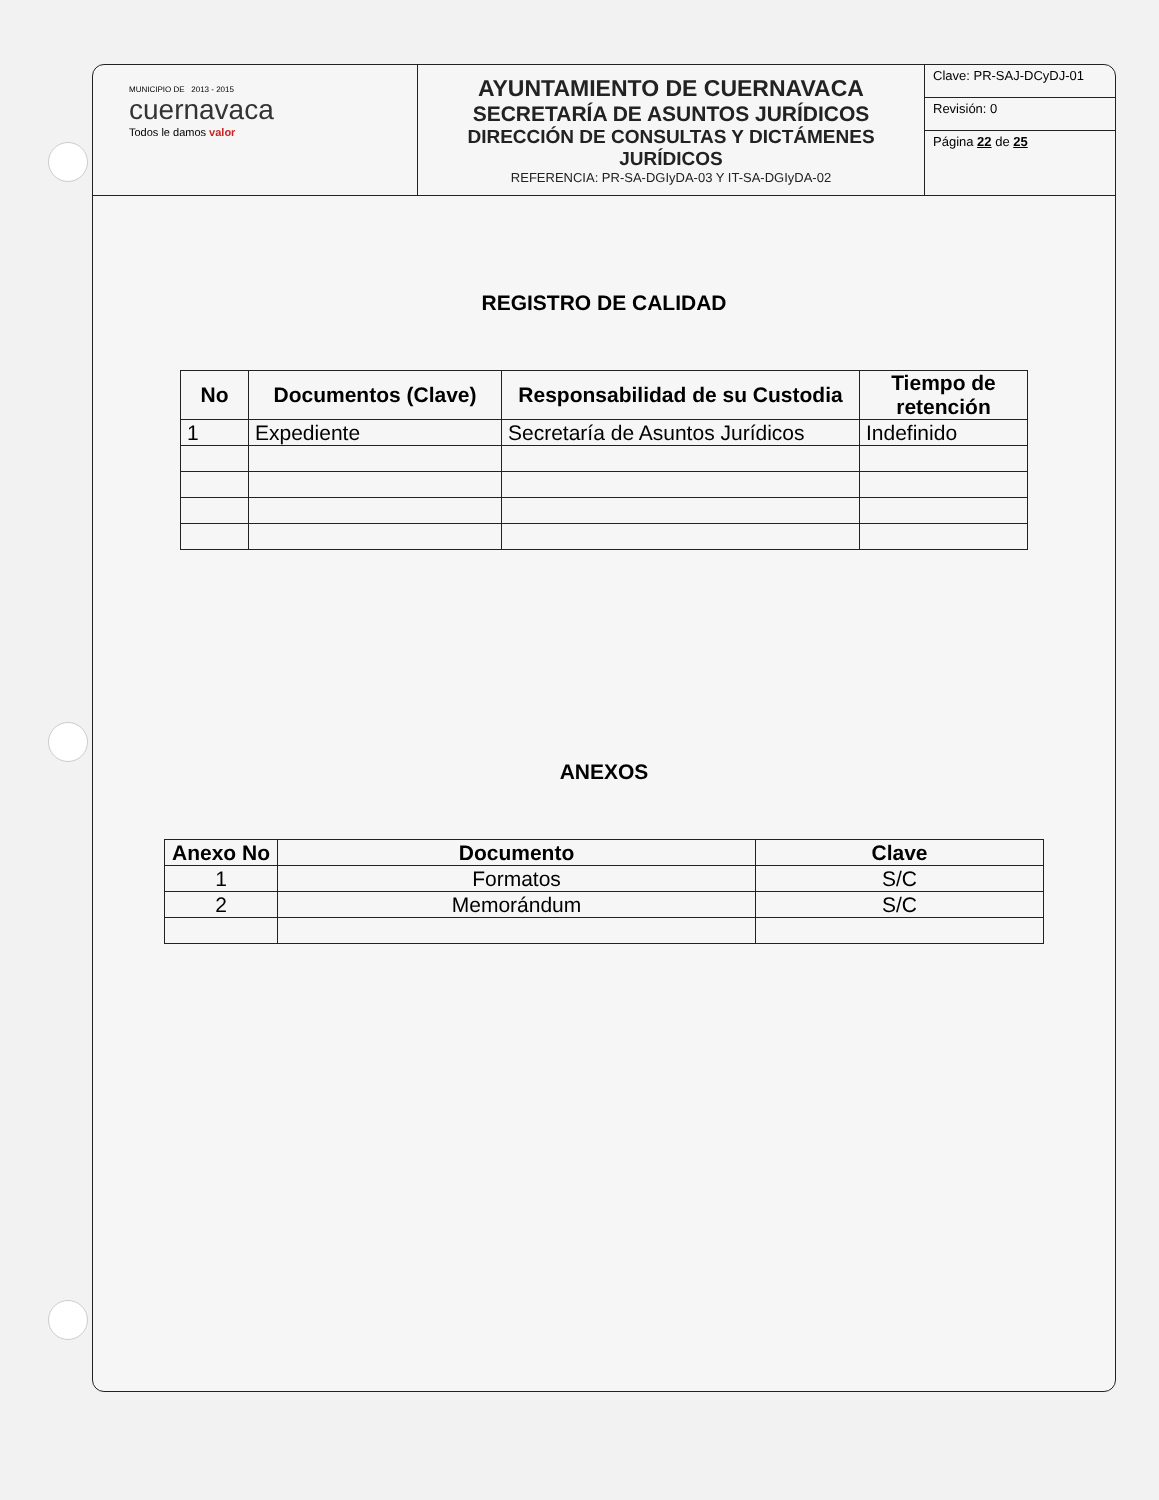MUNICIPIO DE 2013 - 2015
cuernavaca
Todos le damos valor
AYUNTAMIENTO DE CUERNAVACA
SECRETARÍA DE ASUNTOS JURÍDICOS
DIRECCIÓN DE CONSULTAS Y DICTÁMENES JURÍDICOS
REFERENCIA: PR-SA-DGIyDA-03 Y IT-SA-DGIyDA-02
Clave: PR-SAJ-DCyDJ-01
Revisión: 0
Página 22 de 25
REGISTRO DE CALIDAD
| No | Documentos (Clave) | Responsabilidad de su Custodia | Tiempo de retención |
| --- | --- | --- | --- |
| 1 | Expediente | Secretaría de Asuntos Jurídicos | Indefinido |
ANEXOS
| Anexo No | Documento | Clave |
| --- | --- | --- |
| 1 | Formatos | S/C |
| 2 | Memorándum | S/C |